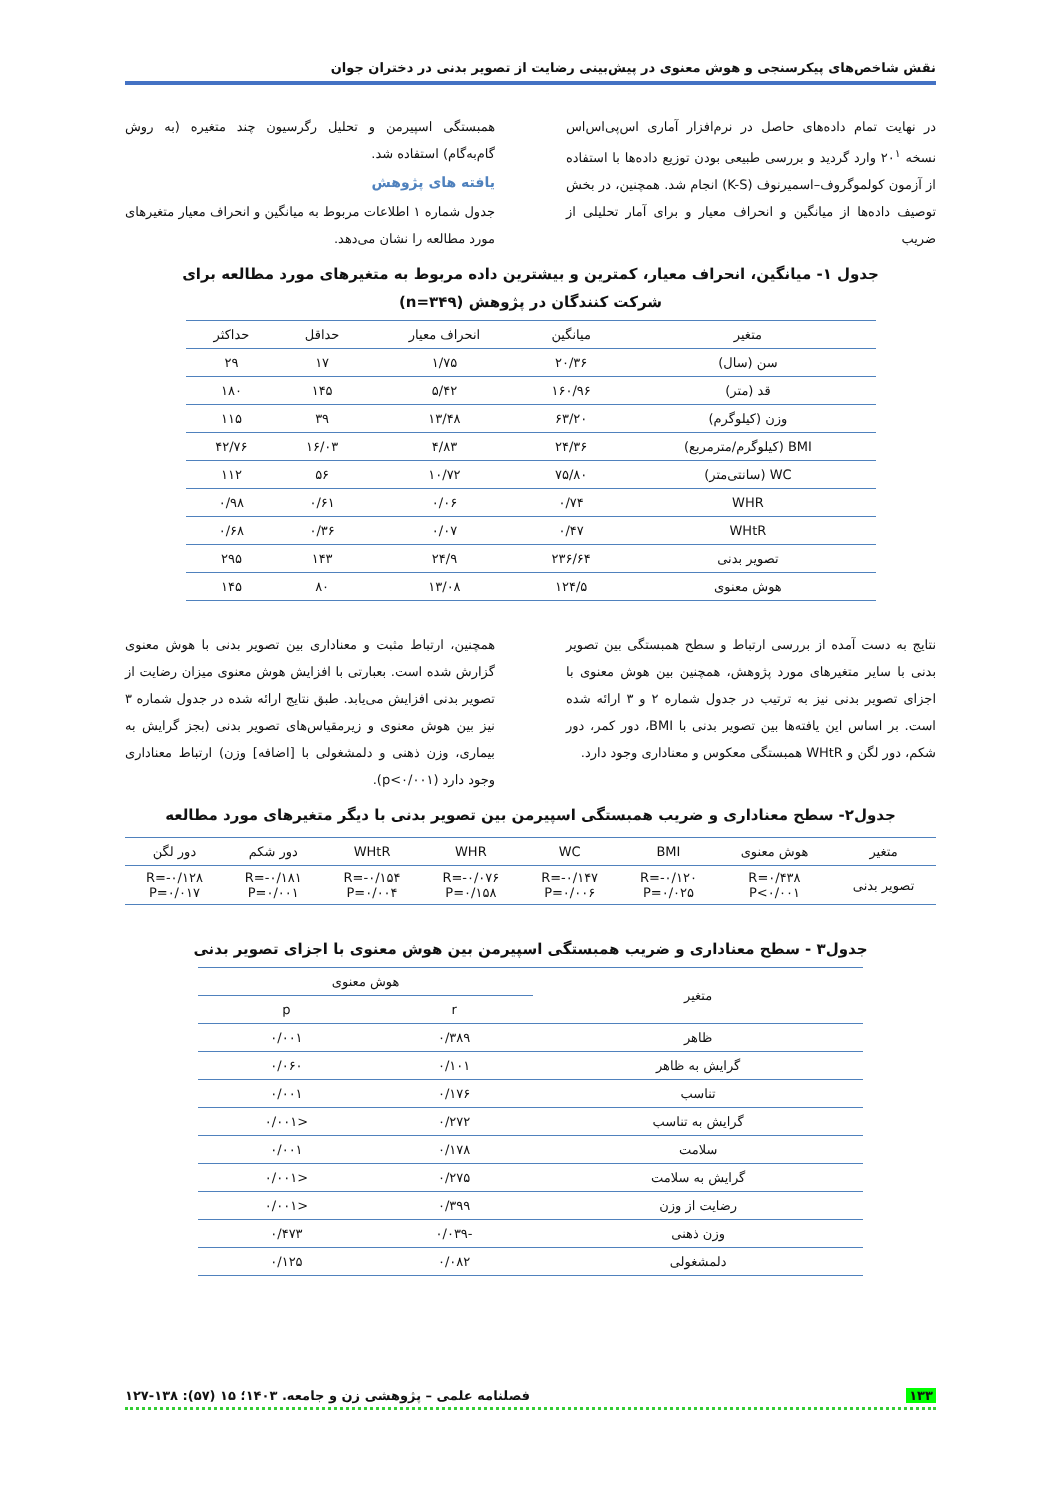نقش شاخص‌های پیکرسنجی و هوش معنوی در پیش‌بینی رضایت از تصویر بدنی در دختران جوان
در نهایت تمام داده‌های حاصل در نرم‌افزار آماری اس‌پی‌اس‌اس نسخه ۲۰<sup>۱</sup> وارد گردید و بررسی طبیعی بودن توزیع داده‌ها با استفاده از آزمون کولموگروف–اسمیرنوف (K-S) انجام شد. همچنین، در بخش توصیف داده‌ها از میانگین و انحراف معیار و برای آمار تحلیلی از ضریب
همبستگی اسپیرمن و تحلیل رگرسیون چند متغیره (به روش گام‌به‌گام) استفاده شد.
یافته های پژوهش
جدول شماره ۱ اطلاعات مربوط به میانگین و انحراف معیار متغیرهای مورد مطالعه را نشان می‌دهد.
جدول ۱- میانگین، انحراف معیار، کمترین و بیشترین داده مربوط به متغیرهای مورد مطالعه برای
شرکت کنندگان در پژوهش (n=۳۴۹)
| متغیر | میانگین | انحراف معیار | حداقل | حداکثر |
| --- | --- | --- | --- | --- |
| سن (سال) | ۲۰/۳۶ | ۱/۷۵ | ۱۷ | ۲۹ |
| قد (متر) | ۱۶۰/۹۶ | ۵/۴۲ | ۱۴۵ | ۱۸۰ |
| وزن (کیلوگرم) | ۶۳/۲۰ | ۱۳/۴۸ | ۳۹ | ۱۱۵ |
| BMI (کیلوگرم/مترمربع) | ۲۴/۳۶ | ۴/۸۳ | ۱۶/۰۳ | ۴۲/۷۶ |
| WC (سانتی‌متر) | ۷۵/۸۰ | ۱۰/۷۲ | ۵۶ | ۱۱۲ |
| WHR | ۰/۷۴ | ۰/۰۶ | ۰/۶۱ | ۰/۹۸ |
| WHtR | ۰/۴۷ | ۰/۰۷ | ۰/۳۶ | ۰/۶۸ |
| تصویر بدنی | ۲۳۶/۶۴ | ۲۴/۹ | ۱۴۳ | ۲۹۵ |
| هوش معنوی | ۱۲۴/۵ | ۱۳/۰۸ | ۸۰ | ۱۴۵ |
نتایج به دست آمده از بررسی ارتباط و سطح همبستگی بین تصویر بدنی با سایر متغیرهای مورد پژوهش، همچنین بین هوش معنوی با اجزای تصویر بدنی نیز به ترتیب در جدول شماره ۲ و ۳ ارائه شده است. بر اساس این یافته‌ها بین تصویر بدنی با BMI، دور کمر، دور شکم، دور لگن و WHtR همبستگی معکوس و معناداری وجود دارد.
همچنین، ارتباط مثبت و معناداری بین تصویر بدنی با هوش معنوی گزارش شده است. بعبارتی با افزایش هوش معنوی میزان رضایت از تصویر بدنی افزایش می‌یابد. طبق نتایج ارائه شده در جدول شماره ۳ نیز بین هوش معنوی و زیرمقیاس‌های تصویر بدنی (بجز گرایش به بیماری، وزن ذهنی و دلمشغولی با [اضافه] وزن) ارتباط معناداری وجود دارد (p<۰/۰۰۱).
جدول۲- سطح معناداری و ضریب همبستگی اسپیرمن بین تصویر بدنی با دیگر متغیرهای مورد مطالعه
| متغیر | هوش معنوی | BMI | WC | WHR | WHtR | دور شکم | دور لگن |
| --- | --- | --- | --- | --- | --- | --- | --- |
| تصویر بدنی | R=۰/۴۳۸ P<۰/۰۰۱ | R=-۰/۱۲۰ P=۰/۰۲۵ | R=-۰/۱۴۷ P=۰/۰۰۶ | R=-۰/۰۷۶ P=۰/۱۵۸ | R=-۰/۱۵۴ P=۰/۰۰۴ | R=-۰/۱۸۱ P=۰/۰۰۱ | R=-۰/۱۲۸ P=۰/۰۱۷ |
جدول۳ - سطح معناداری و ضریب همبستگی اسپیرمن بین هوش معنوی با اجزای تصویر بدنی
| متغیر | هوش معنوی | |
| --- | --- | --- |
| | r | p |
| ظاهر | ۰/۳۸۹ | ۰/۰۰۱ |
| گرایش به ظاهر | ۰/۱۰۱ | ۰/۰۶۰ |
| تناسب | ۰/۱۷۶ | ۰/۰۰۱ |
| گرایش به تناسب | ۰/۲۷۲ | <۰/۰۰۱ |
| سلامت | ۰/۱۷۸ | ۰/۰۰۱ |
| گرایش به سلامت | ۰/۲۷۵ | <۰/۰۰۱ |
| رضایت از وزن | ۰/۳۹۹ | <۰/۰۰۱ |
| وزن ذهنی | -۰/۰۳۹ | ۰/۴۷۳ |
| دلمشغولی | ۰/۰۸۲ | ۰/۱۲۵ |
۱۳۳ فصلنامه علمی – پژوهشی زن و جامعه. ۱۴۰۳؛ ۱۵ (۵۷): ۱۳۸-۱۲۷